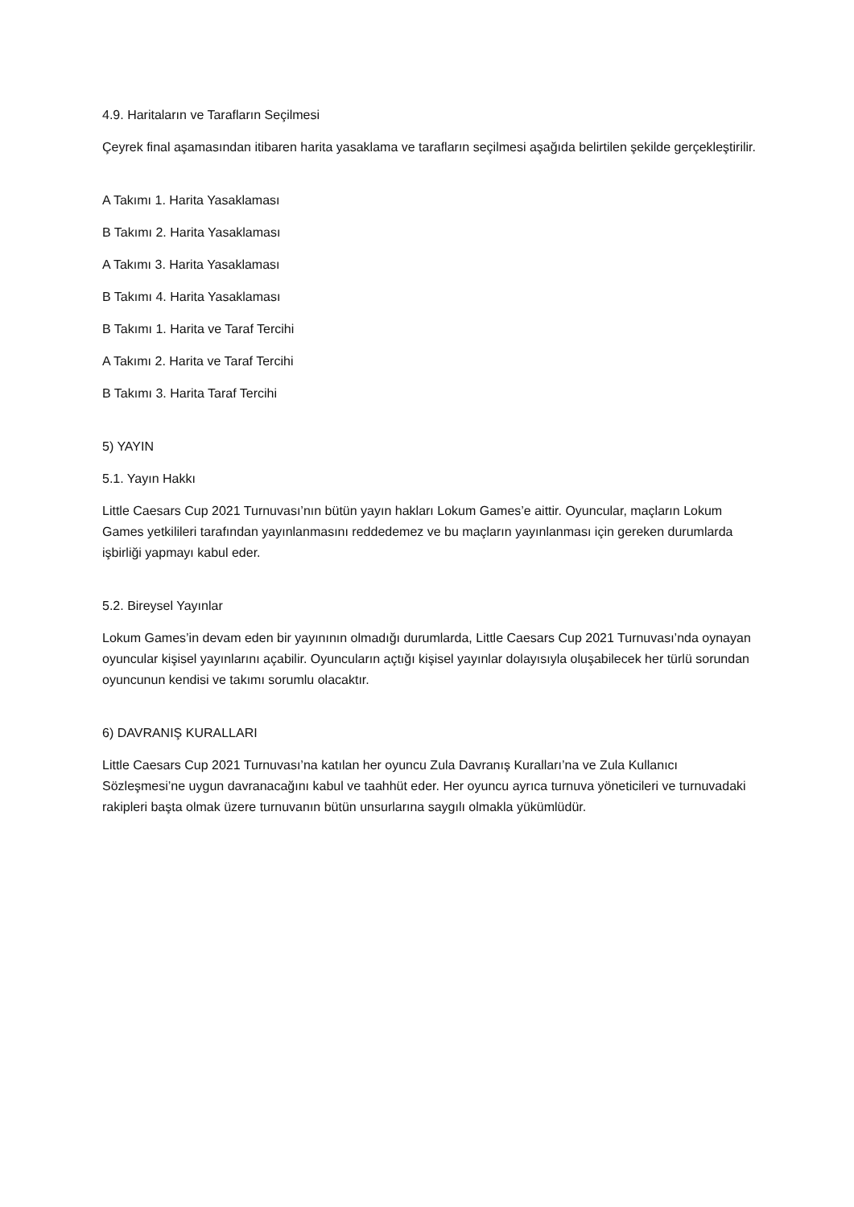4.9. Haritaların ve Tarafların Seçilmesi
Çeyrek final aşamasından itibaren harita yasaklama ve tarafların seçilmesi aşağıda belirtilen şekilde gerçekleştirilir.
A Takımı 1. Harita Yasaklaması
B Takımı 2. Harita Yasaklaması
A Takımı 3. Harita Yasaklaması
B Takımı 4. Harita Yasaklaması
B Takımı 1. Harita ve Taraf Tercihi
A Takımı 2. Harita ve Taraf Tercihi
B Takımı 3. Harita Taraf Tercihi
5) YAYIN
5.1. Yayın Hakkı
Little Caesars Cup 2021 Turnuvası’nın bütün yayın hakları Lokum Games’e aittir. Oyuncular, maçların Lokum Games yetkilileri tarafından yayınlanmasını reddedemez ve bu maçların yayınlanması için gereken durumlarda işbirliği yapmayı kabul eder.
5.2. Bireysel Yayınlar
Lokum Games’in devam eden bir yayınının olmadığı durumlarda, Little Caesars Cup 2021 Turnuvası’nda oynayan oyuncular kişisel yayınlarını açabilir. Oyuncuların açtığı kişisel yayınlar dolayısıyla oluşabilecek her türlü sorundan oyuncunun kendisi ve takımı sorumlu olacaktır.
6) DAVRANIŞ KURALLARI
Little Caesars Cup 2021 Turnuvası’na katılan her oyuncu Zula Davranış Kuralları’na ve Zula Kullanıcı Sözleşmesi’ne uygun davranacağını kabul ve taahhüt eder. Her oyuncu ayrıca turnuva yöneticileri ve turnuvadaki rakipleri başta olmak üzere turnuvanın bütün unsurlarına saygılı olmakla yükümlüdür.